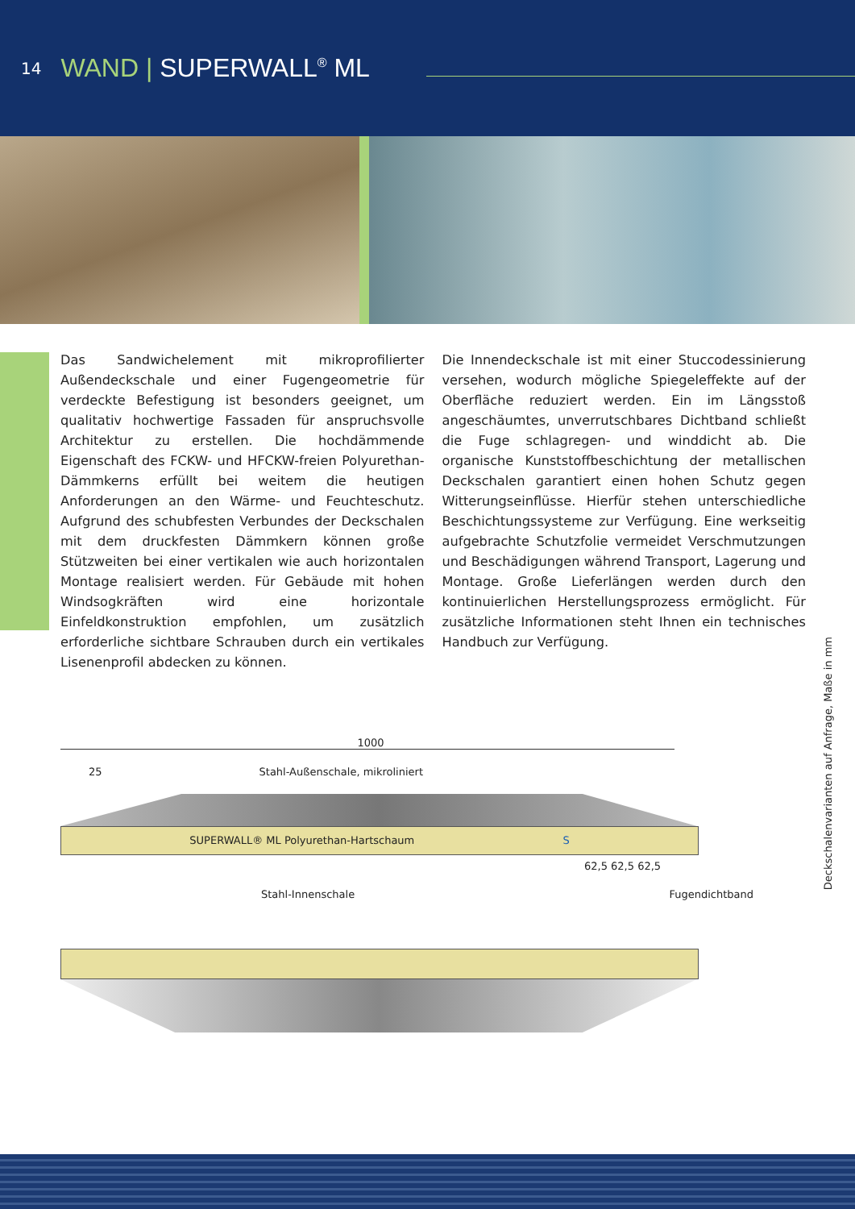14
WAND | SUPERWALL<sup>®</sup> ML
Das Sandwichelement mit mikroprofilierter Außendeckschale und einer Fugengeometrie für verdeckte Befestigung ist besonders geeignet, um qualitativ hochwertige Fassaden für anspruchsvolle Architektur zu erstellen. Die hochdämmende Eigenschaft des FCKW- und HFCKW-freien Polyurethan-Dämmkerns erfüllt bei weitem die heutigen Anforderungen an den Wärme- und Feuchteschutz. Aufgrund des schubfesten Verbundes der Deckschalen mit dem druckfesten Dämmkern können große Stützweiten bei einer vertikalen wie auch horizontalen Montage realisiert werden. Für Gebäude mit hohen Windsogkräften wird eine horizontale Einfeldkonstruktion empfohlen, um zusätzlich erforderliche sichtbare Schrauben durch ein vertikales Lisenenprofil abdecken zu können.
Die Innendeckschale ist mit einer Stuccodessinierung versehen, wodurch mögliche Spiegeleffekte auf der Oberfläche reduziert werden. Ein im Längsstoß angeschäumtes, unverrutschbares Dichtband schließt die Fuge schlagregen- und winddicht ab. Die organische Kunststoffbeschichtung der metallischen Deckschalen garantiert einen hohen Schutz gegen Witterungseinflüsse. Hierfür stehen unterschiedliche Beschichtungssysteme zur Verfügung. Eine werkseitig aufgebrachte Schutzfolie vermeidet Verschmutzungen und Beschädigungen während Transport, Lagerung und Montage. Große Lieferlängen werden durch den kontinuierlichen Herstellungsprozess ermöglicht. Für zusätzliche Informationen steht Ihnen ein technisches Handbuch zur Verfügung.
1000
25 Stahl-Außenschale, mikroliniert
SUPERWALL® ML Polyurethan-Hartschaum S
62,5 62,5 62,5
Stahl-Innenschale Fugendichtband
Deckschalenvarianten auf Anfrage, Maße in mm